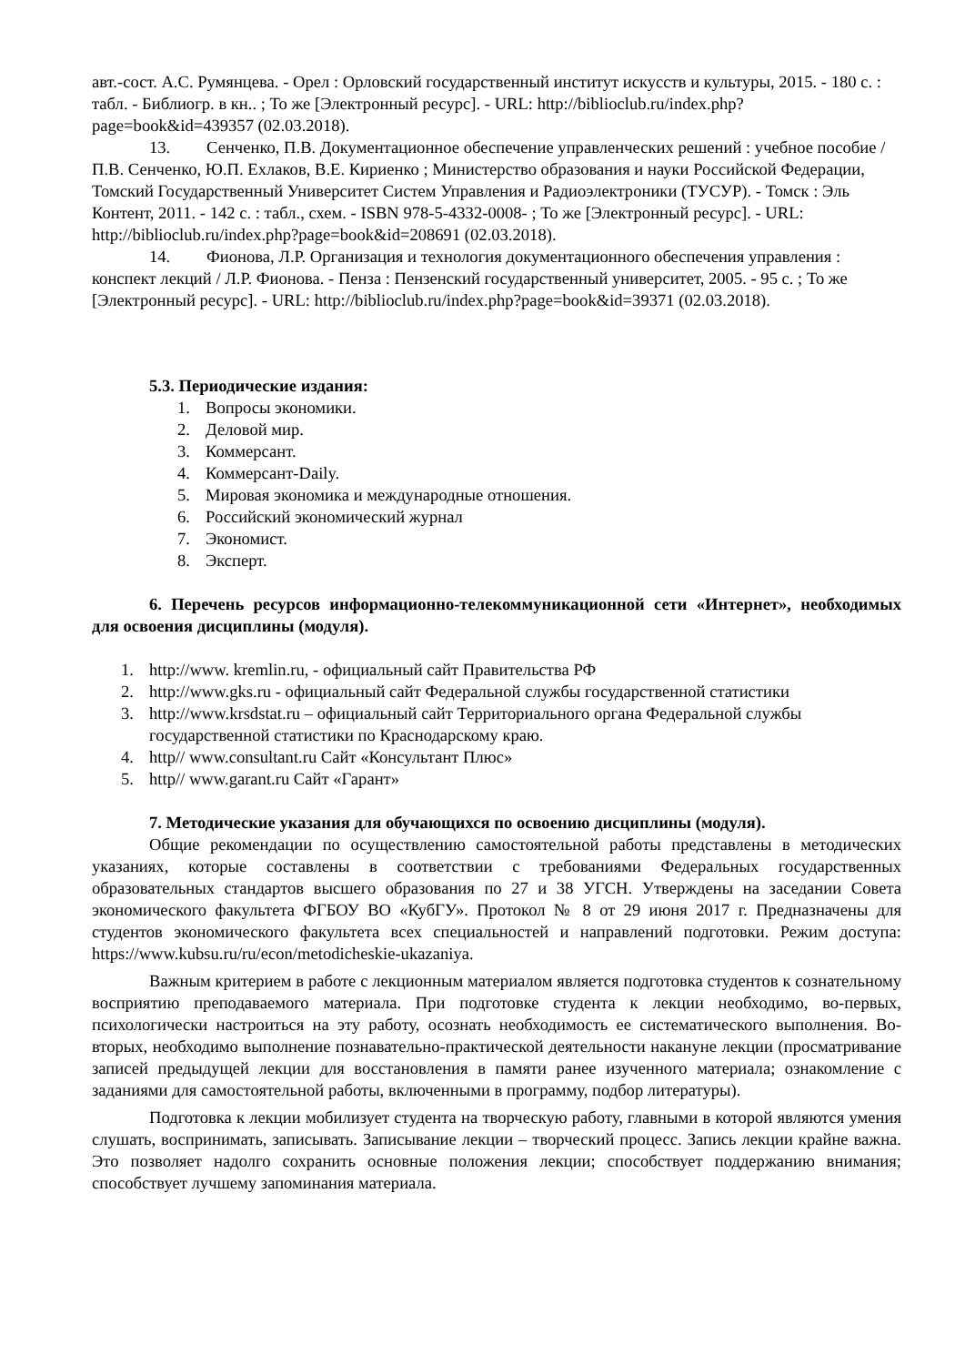авт.-сост. А.С. Румянцева. - Орел : Орловский государственный институт искусств и культуры, 2015. - 180 с. : табл. - Библиогр. в кн.. ; То же [Электронный ресурс]. - URL: http://biblioclub.ru/index.php?page=book&id=439357 (02.03.2018).
13. Сенченко, П.В. Документационное обеспечение управленческих решений : учебное пособие / П.В. Сенченко, Ю.П. Ехлаков, В.Е. Кириенко ; Министерство образования и науки Российской Федерации, Томский Государственный Университет Систем Управления и Радиоэлектроники (ТУСУР). - Томск : Эль Контент, 2011. - 142 с. : табл., схем. - ISBN 978-5-4332-0008- ; То же [Электронный ресурс]. - URL: http://biblioclub.ru/index.php?page=book&id=208691 (02.03.2018).
14. Фионова, Л.Р. Организация и технология документационного обеспечения управления : конспект лекций / Л.Р. Фионова. - Пенза : Пензенский государственный университет, 2005. - 95 с. ; То же [Электронный ресурс]. - URL: http://biblioclub.ru/index.php?page=book&id=39371 (02.03.2018).
5.3. Периодические издания:
1. Вопросы экономики.
2. Деловой мир.
3. Коммерсант.
4. Коммерсант-Daily.
5. Мировая экономика и международные отношения.
6. Российский экономический журнал
7. Экономист.
8. Эксперт.
6. Перечень ресурсов информационно-телекоммуникационной сети «Интернет», необходимых для освоения дисциплины (модуля).
1. http://www. kremlin.ru, - официальный сайт Правительства РФ
2. http://www.gks.ru - официальный сайт Федеральной службы государственной статистики
3. http://www.krsdstat.ru – официальный сайт Территориального органа Федеральной службы государственной статистики по Краснодарскому краю.
4. http// www.consultant.ru Сайт «Консультант Плюс»
5. http// www.garant.ru Сайт «Гарант»
7. Методические указания для обучающихся по освоению дисциплины (модуля).
Общие рекомендации по осуществлению самостоятельной работы представлены в методических указаниях, которые составлены в соответствии с требованиями Федеральных государственных образовательных стандартов высшего образования по 27 и 38 УГСН. Утверждены на заседании Совета экономического факультета ФГБОУ ВО «КубГУ». Протокол № 8 от 29 июня 2017 г. Предназначены для студентов экономического факультета всех специальностей и направлений подготовки. Режим доступа: https://www.kubsu.ru/ru/econ/metodicheskie-ukazaniya.
Важным критерием в работе с лекционным материалом является подготовка студентов к сознательному восприятию преподаваемого материала. При подготовке студента к лекции необходимо, во-первых, психологически настроиться на эту работу, осознать необходимость ее систематического выполнения. Во-вторых, необходимо выполнение познавательно-практической деятельности накануне лекции (просматривание записей предыдущей лекции для восстановления в памяти ранее изученного материала; ознакомление с заданиями для самостоятельной работы, включенными в программу, подбор литературы).
Подготовка к лекции мобилизует студента на творческую работу, главными в которой являются умения слушать, воспринимать, записывать. Записывание лекции – творческий процесс. Запись лекции крайне важна. Это позволяет надолго сохранить основные положения лекции; способствует поддержанию внимания; способствует лучшему запоминания материала.